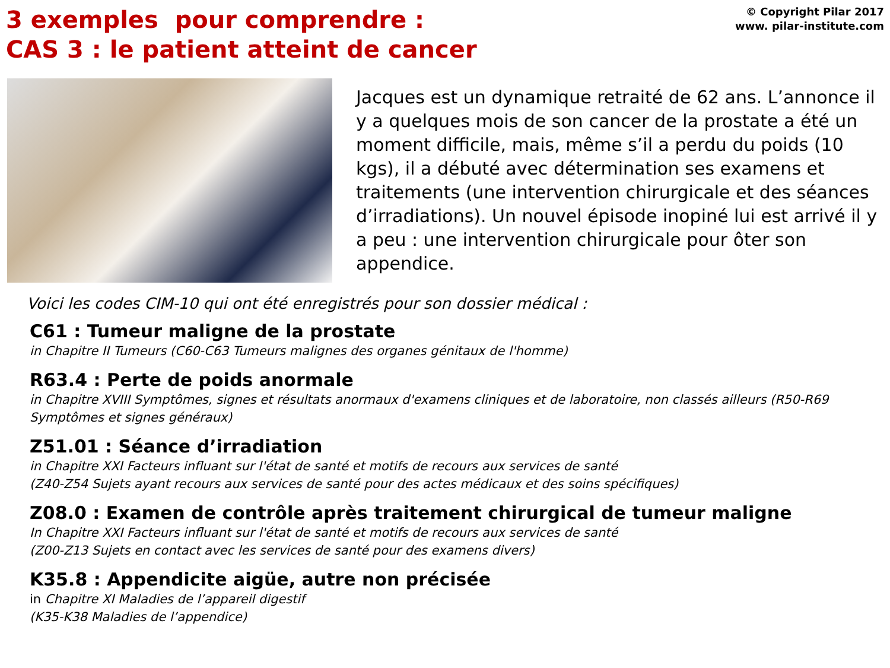3 exemples pour comprendre :
CAS 3 : le patient atteint de cancer
© Copyright Pilar 2017
www. pilar-institute.com
Jacques est un dynamique retraité de 62 ans. L’annonce il y a quelques mois de son cancer de la prostate a été un moment difficile, mais, même s’il a perdu du poids (10 kgs), il a débuté avec détermination ses examens et traitements (une intervention chirurgicale et des séances d’irradiations). Un nouvel épisode inopiné lui est arrivé il y a peu : une intervention chirurgicale pour ôter son appendice.
Voici les codes CIM-10 qui ont été enregistrés pour son dossier médical :
C61 : Tumeur maligne de la prostate
in Chapitre II Tumeurs (C60-C63 Tumeurs malignes des organes génitaux de l'homme)
R63.4 : Perte de poids anormale
in Chapitre XVIII Symptômes, signes et résultats anormaux d'examens cliniques et de laboratoire, non classés ailleurs (R50-R69 Symptômes et signes généraux)
Z51.01 : Séance d’irradiation
in Chapitre XXI Facteurs influant sur l'état de santé et motifs de recours aux services de santé
(Z40-Z54 Sujets ayant recours aux services de santé pour des actes médicaux et des soins spécifiques)
Z08.0 : Examen de contrôle après traitement chirurgical de tumeur maligne
In Chapitre XXI Facteurs influant sur l'état de santé et motifs de recours aux services de santé
(Z00-Z13 Sujets en contact avec les services de santé pour des examens divers)
K35.8 : Appendicite aigüe, autre non précisée
in Chapitre XI Maladies de l’appareil digestif
(K35-K38 Maladies de l’appendice)